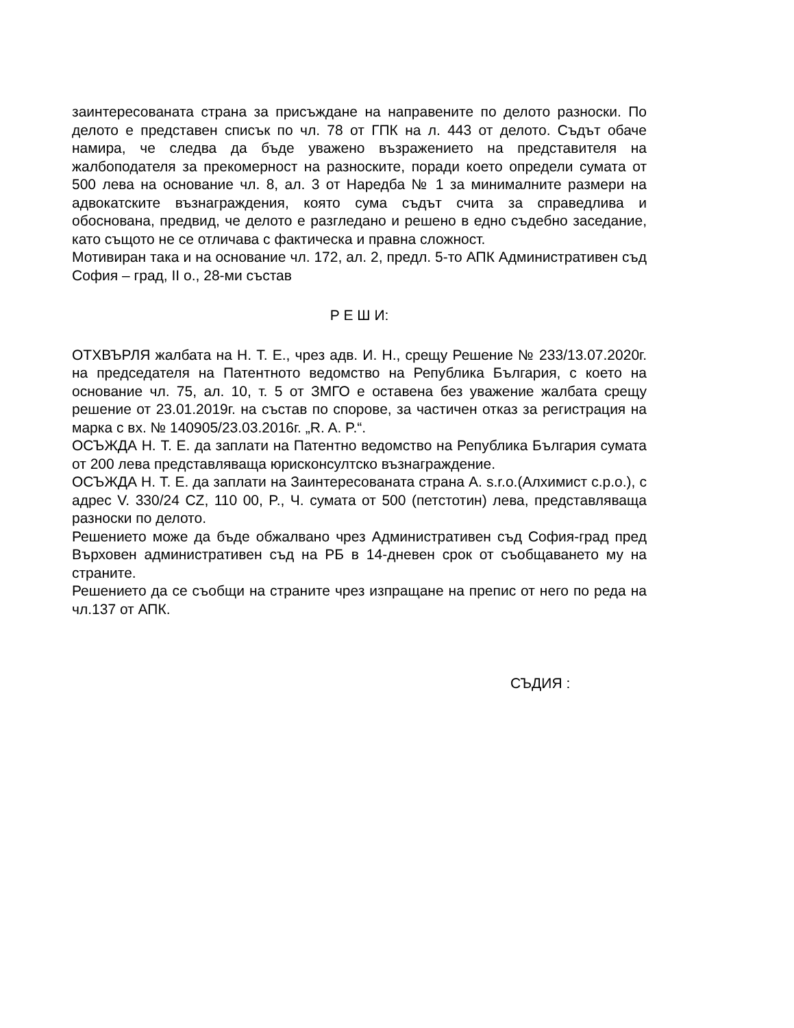заинтересованата страна за присъждане на направените по делото разноски. По делото е представен списък по чл. 78 от ГПК на л. 443 от делото. Съдът обаче намира, че следва да бъде уважено възражението на представителя на жалбоподателя за прекомерност на разноските, поради което определи сумата от 500 лева на основание чл. 8, ал. 3 от Наредба № 1 за минималните размери на адвокатските възнаграждения, която сума съдът счита за справедлива и обоснована, предвид, че делото е разгледано и решено в едно съдебно заседание, като същото не се отличава с фактическа и правна сложност.
Мотивиран така и на основание чл. 172, ал. 2, предл. 5-то АПК Административен съд София – град, II о., 28-ми състав
Р Е Ш И:
ОТХВЪРЛЯ жалбата на Н. Т. Е., чрез адв. И. Н., срещу Решение № 233/13.07.2020г. на председателя на Патентното ведомство на Република България, с което на основание чл. 75, ал. 10, т. 5 от ЗМГО е оставена без уважение жалбата срещу решение от 23.01.2019г. на състав по спорове, за частичен отказ за регистрация на марка с вх. № 140905/23.03.2016г. „R. A. P.“.
ОСЪЖДА Н. Т. Е. да заплати на Патентно ведомство на Република България сумата от 200 лева представляваща юрисконсултско възнаграждение.
ОСЪЖДА Н. Т. Е. да заплати на Заинтересованата страна А. s.r.o.(Алхимист с.р.о.), с адрес V. 330/24 CZ, 110 00, P., Ч. сумата от 500 (петстотин) лева, представляваща разноски по делото.
Решението може да бъде обжалвано чрез Административен съд София-град пред Върховен административен съд на РБ в 14-дневен срок от съобщаването му на страните.
Решението да се съобщи на страните чрез изпращане на препис от него по реда на чл.137 от АПК.
СЪДИЯ :